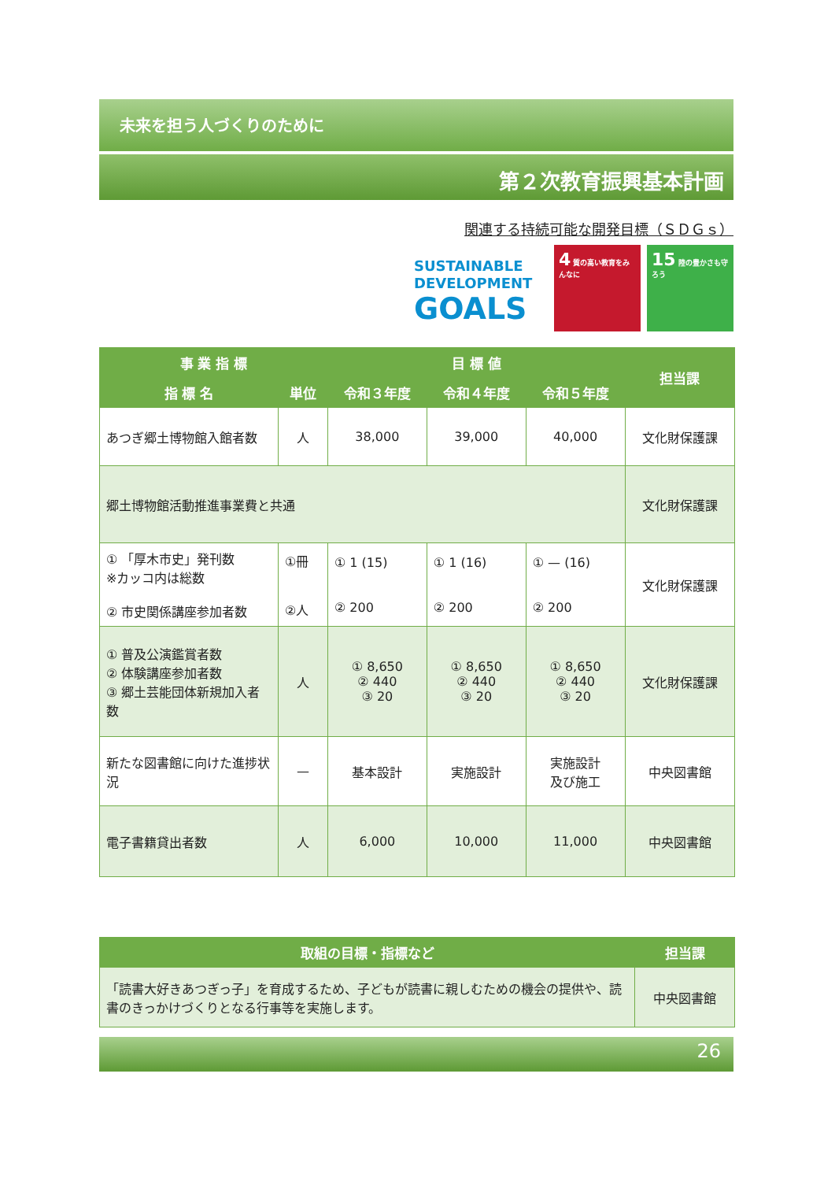未来を担う人づくりのために
第２次教育振興基本計画
関連する持続可能な開発目標（ＳＤＧｓ）
SUSTAINABLE
DEVELOPMENT
GOALS
4 質の高い教育をみんなに
15 陸の豊かさも守ろう
| 事 業 指 標 | | 目 標 値 | | | 担当課 |
| --- | --- | --- | --- | --- | --- |
| 指 標 名 | 単位 | 令和３年度 | 令和４年度 | 令和５年度 | |
| あつぎ郷土博物館入館者数 | 人 | 38,000 | 39,000 | 40,000 | 文化財保護課 |
| 郷土博物館活動推進事業費と共通 | | | | | 文化財保護課 |
| ① 「厚木市史」発刊数 ※カッコ内は総数 ② 市史関係講座参加者数 | ①冊 ②人 | ① 1 (15) ② 200 | ① 1 (16) ② 200 | ① — (16) ② 200 | 文化財保護課 |
| ① 普及公演鑑賞者数 ② 体験講座参加者数 ③ 郷土芸能団体新規加入者数 | 人 | ① 8,650 ② 440 ③ 20 | ① 8,650 ② 440 ③ 20 | ① 8,650 ② 440 ③ 20 | 文化財保護課 |
| 新たな図書館に向けた進捗状況 | — | 基本設計 | 実施設計 | 実施設計 及び施工 | 中央図書館 |
| 電子書籍貸出者数 | 人 | 6,000 | 10,000 | 11,000 | 中央図書館 |
| 取組の目標・指標など | 担当課 |
| --- | --- |
| 「読書大好きあつぎっ子」を育成するため、子どもが読書に親しむための機会の提供や、読書のきっかけづくりとなる行事等を実施します。 | 中央図書館 |
26